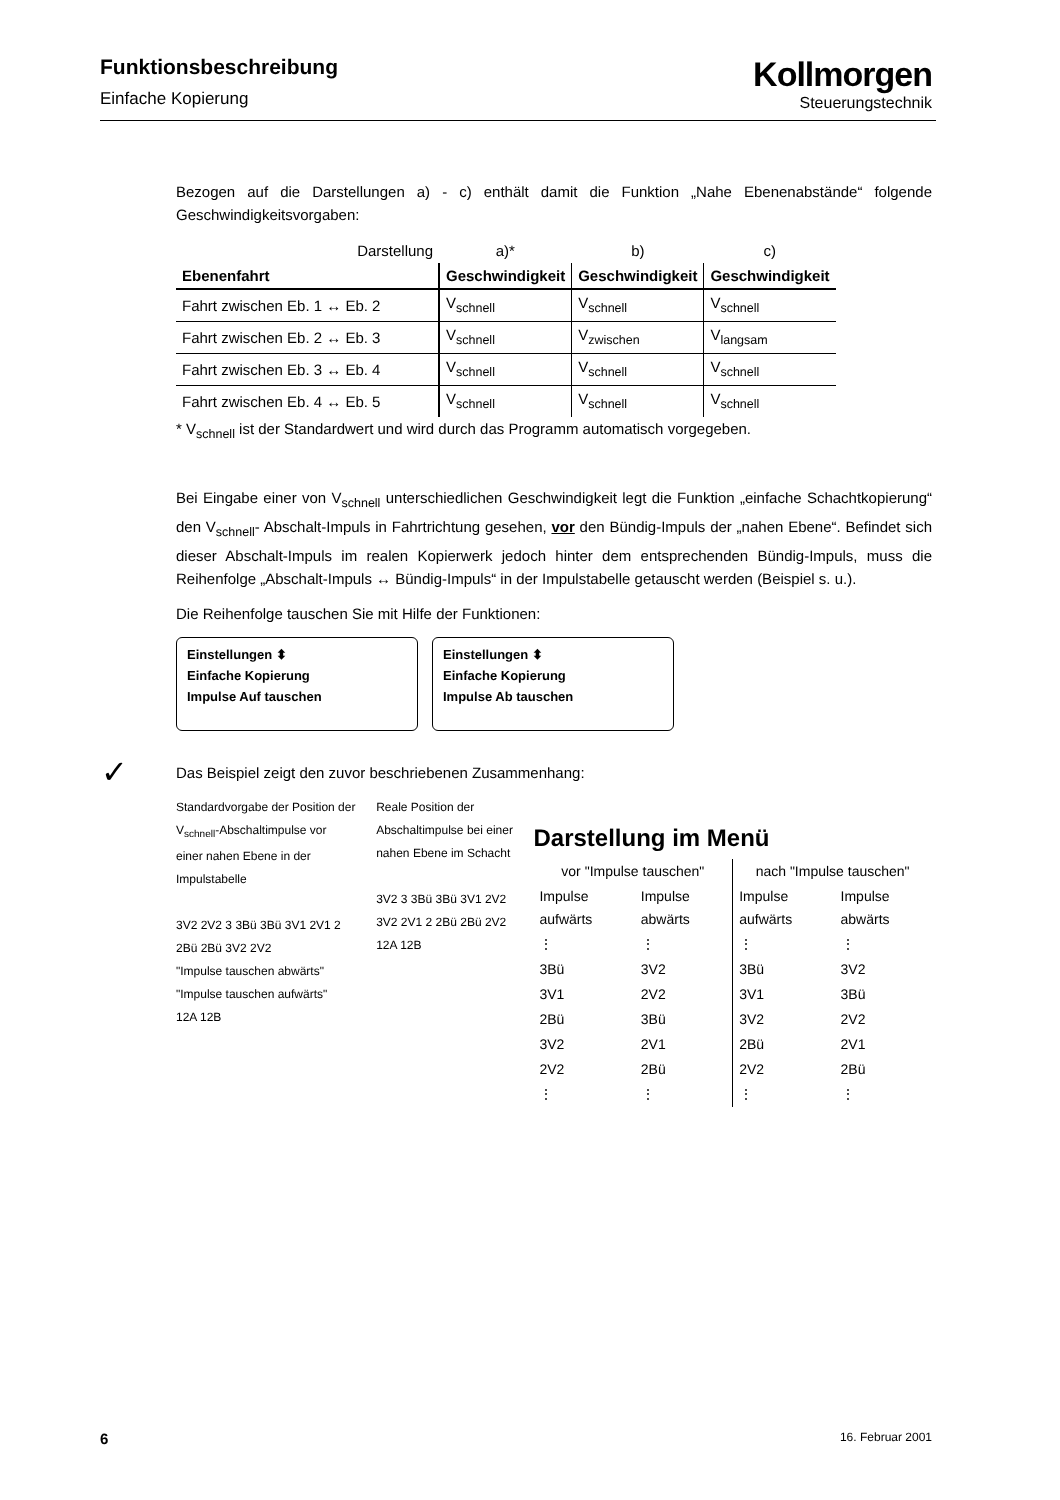Funktionsbeschreibung
Einfache Kopierung
Kollmorgen
Steuerungstechnik
Bezogen auf die Darstellungen a) - c) enthält damit die Funktion „Nahe Ebenenabstände“ folgende Geschwindigkeitsvorgaben:
| Darstellung | a)* | b) | c) |
| Ebenenfahrt | Geschwindigkeit | Geschwindigkeit | Geschwindigkeit |
| Fahrt zwischen Eb. 1 ↔ Eb. 2 | V<sub>schnell</sub> | V<sub>schnell</sub> | V<sub>schnell</sub> |
| Fahrt zwischen Eb. 2 ↔ Eb. 3 | V<sub>schnell</sub> | V<sub>zwischen</sub> | V<sub>langsam</sub> |
| Fahrt zwischen Eb. 3 ↔ Eb. 4 | V<sub>schnell</sub> | V<sub>schnell</sub> | V<sub>schnell</sub> |
| Fahrt zwischen Eb. 4 ↔ Eb. 5 | V<sub>schnell</sub> | V<sub>schnell</sub> | V<sub>schnell</sub> |
* V<sub>schnell</sub> ist der Standardwert und wird durch das Programm automatisch vorgegeben.
Bei Eingabe einer von V<sub>schnell</sub> unterschiedlichen Geschwindigkeit legt die Funktion „einfache Schachtkopierung“ den V<sub>schnell</sub>- Abschalt-Impuls in Fahrtrichtung gesehen, vor den Bündig-Impuls der „nahen Ebene“. Befindet sich dieser Abschalt-Impuls im realen Kopierwerk jedoch hinter dem entsprechenden Bündig-Impuls, muss die Reihenfolge „Abschalt-Impuls ↔ Bündig-Impuls“ in der Impulstabelle getauscht werden (Beispiel s. u.).
Die Reihenfolge tauschen Sie mit Hilfe der Funktionen:
Einstellungen ⬍
Einfache Kopierung
Impulse Auf tauschen
Einstellungen ⬍
Einfache Kopierung
Impulse Ab tauschen
✓ Das Beispiel zeigt den zuvor beschriebenen Zusammenhang:
Standardvorgabe der Position der V<sub>schnell</sub>-Abschaltimpulse vor einer nahen Ebene in der Impulstabelle
3V2 2V2 3 3Bü 3Bü 3V1 2V1 2 2Bü 2Bü 3V2 2V2
"Impulse tauschen abwärts" "Impulse tauschen aufwärts"
12A 12B
Reale Position der Abschaltimpulse bei einer nahen Ebene im Schacht
3V2 3 3Bü 3Bü 3V1 2V2 3V2 2V1 2 2Bü 2Bü 2V2
12A 12B
Darstellung im Menü
| vor "Impulse tauschen" | | nach "Impulse tauschen" | |
| --- | --- | --- | --- |
| Impulse aufwärts | Impulse abwärts | Impulse aufwärts | Impulse abwärts |
| ⋮ | ⋮ | ⋮ | ⋮ |
| 3Bü | 3V2 | 3Bü | 3V2 |
| 3V1 | 2V2 | 3V1 | 3Bü |
| 2Bü | 3Bü | 3V2 | 2V2 |
| 3V2 | 2V1 | 2Bü | 2V1 |
| 2V2 | 2Bü | 2V2 | 2Bü |
| ⋮ | ⋮ | ⋮ | ⋮ |
6 16. Februar 2001